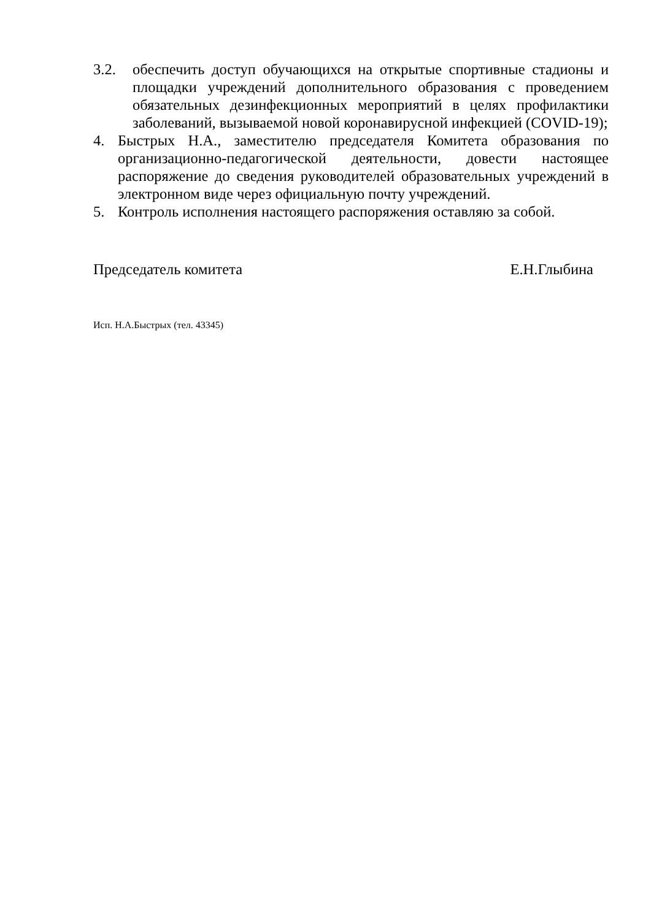3.2. обеспечить доступ обучающихся на открытые спортивные стадионы и площадки учреждений дополнительного образования с проведением обязательных дезинфекционных мероприятий в целях профилактики заболеваний, вызываемой новой коронавирусной инфекцией (COVID-19);
4. Быстрых Н.А., заместителю председателя Комитета образования по организационно-педагогической деятельности, довести настоящее распоряжение до сведения руководителей образовательных учреждений в электронном виде через официальную почту учреждений.
5. Контроль исполнения настоящего распоряжения оставляю за собой.
Председатель комитета Е.Н.Глыбина
Исп. Н.А.Быстрых (тел. 43345)